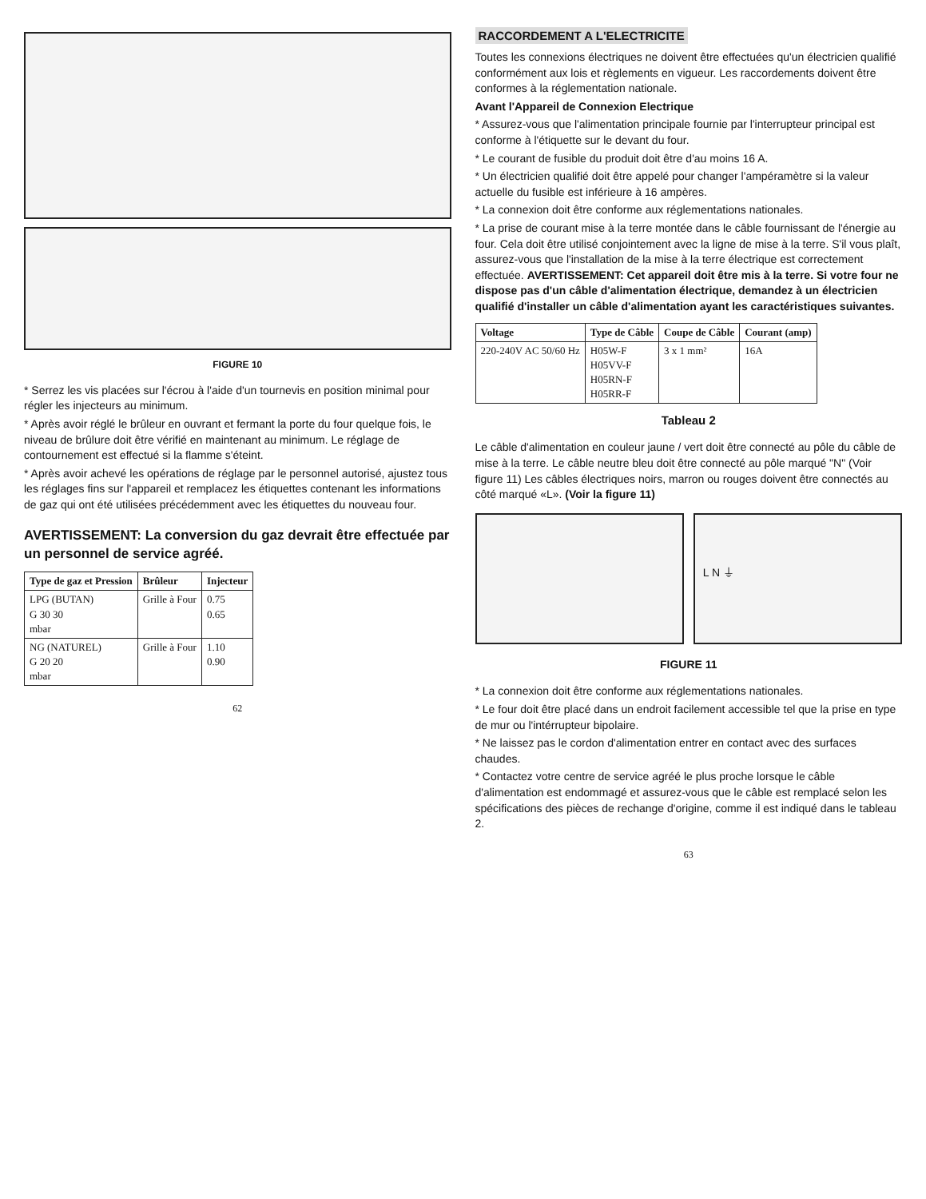FIGURE 10
* Serrez les vis placées sur l'écrou à l'aide d'un tournevis en position minimal pour régler les injecteurs au minimum.
* Après avoir réglé le brûleur en ouvrant et fermant la porte du four quelque fois, le niveau de brûlure doit être vérifié en maintenant au minimum. Le réglage de contournement est effectué si la flamme s'éteint.
* Après avoir achevé les opérations de réglage par le personnel autorisé, ajustez tous les réglages fins sur l'appareil et remplacez les étiquettes contenant les informations de gaz qui ont été utilisées précédemment avec les étiquettes du nouveau four.
AVERTISSEMENT: La conversion du gaz devrait être effectuée par un personnel de service agréé.
| Type de gaz et Pression | Brûleur | Injecteur |
| --- | --- | --- |
| LPG (BUTAN) G 30 30 mbar | Grille à Four | 0.75 0.65 |
| NG (NATUREL) G 20 20 mbar | Grille à Four | 1.10 0.90 |
62
RACCORDEMENT A L'ELECTRICITE
Toutes les connexions électriques ne doivent être effectuées qu'un électricien qualifié conformément aux lois et règlements en vigueur. Les raccordements doivent être conformes à la réglementation nationale.
Avant l'Appareil de Connexion Electrique
* Assurez-vous que l'alimentation principale fournie par l'interrupteur principal est conforme à l'étiquette sur le devant du four.
* Le courant de fusible du produit doit être d'au moins 16 A.
* Un électricien qualifié doit être appelé pour changer l'ampéramètre si la valeur actuelle du fusible est inférieure à 16 ampères.
* La connexion doit être conforme aux réglementations nationales.
* La prise de courant mise à la terre montée dans le câble fournissant de l'énergie au four. Cela doit être utilisé conjointement avec la ligne de mise à la terre. S'il vous plaît, assurez-vous que l'installation de la mise à la terre électrique est correctement effectuée. AVERTISSEMENT: Cet appareil doit être mis à la terre. Si votre four ne dispose pas d'un câble d'alimentation électrique, demandez à un électricien qualifié d'installer un câble d'alimentation ayant les caractéristiques suivantes.
| Voltage | Type de Câble | Coupe de Câble | Courant (amp) |
| --- | --- | --- | --- |
| 220-240V AC 50/60 Hz | H05W-F H05VV-F H05RN-F H05RR-F | 3 x 1 mm² | 16A |
Tableau 2
Le câble d'alimentation en couleur jaune / vert doit être connecté au pôle du câble de mise à la terre. Le câble neutre bleu doit être connecté au pôle marqué "N" (Voir figure 11) Les câbles électriques noirs, marron ou rouges doivent être connectés au côté marqué «L». (Voir la figure 11)
L N ⏚
FIGURE 11
* La connexion doit être conforme aux réglementations nationales.
* Le four doit être placé dans un endroit facilement accessible tel que la prise en type de mur ou l'intérrupteur bipolaire.
* Ne laissez pas le cordon d'alimentation entrer en contact avec des surfaces chaudes.
* Contactez votre centre de service agréé le plus proche lorsque le câble d'alimentation est endommagé et assurez-vous que le câble est remplacé selon les spécifications des pièces de rechange d'origine, comme il est indiqué dans le tableau 2.
63